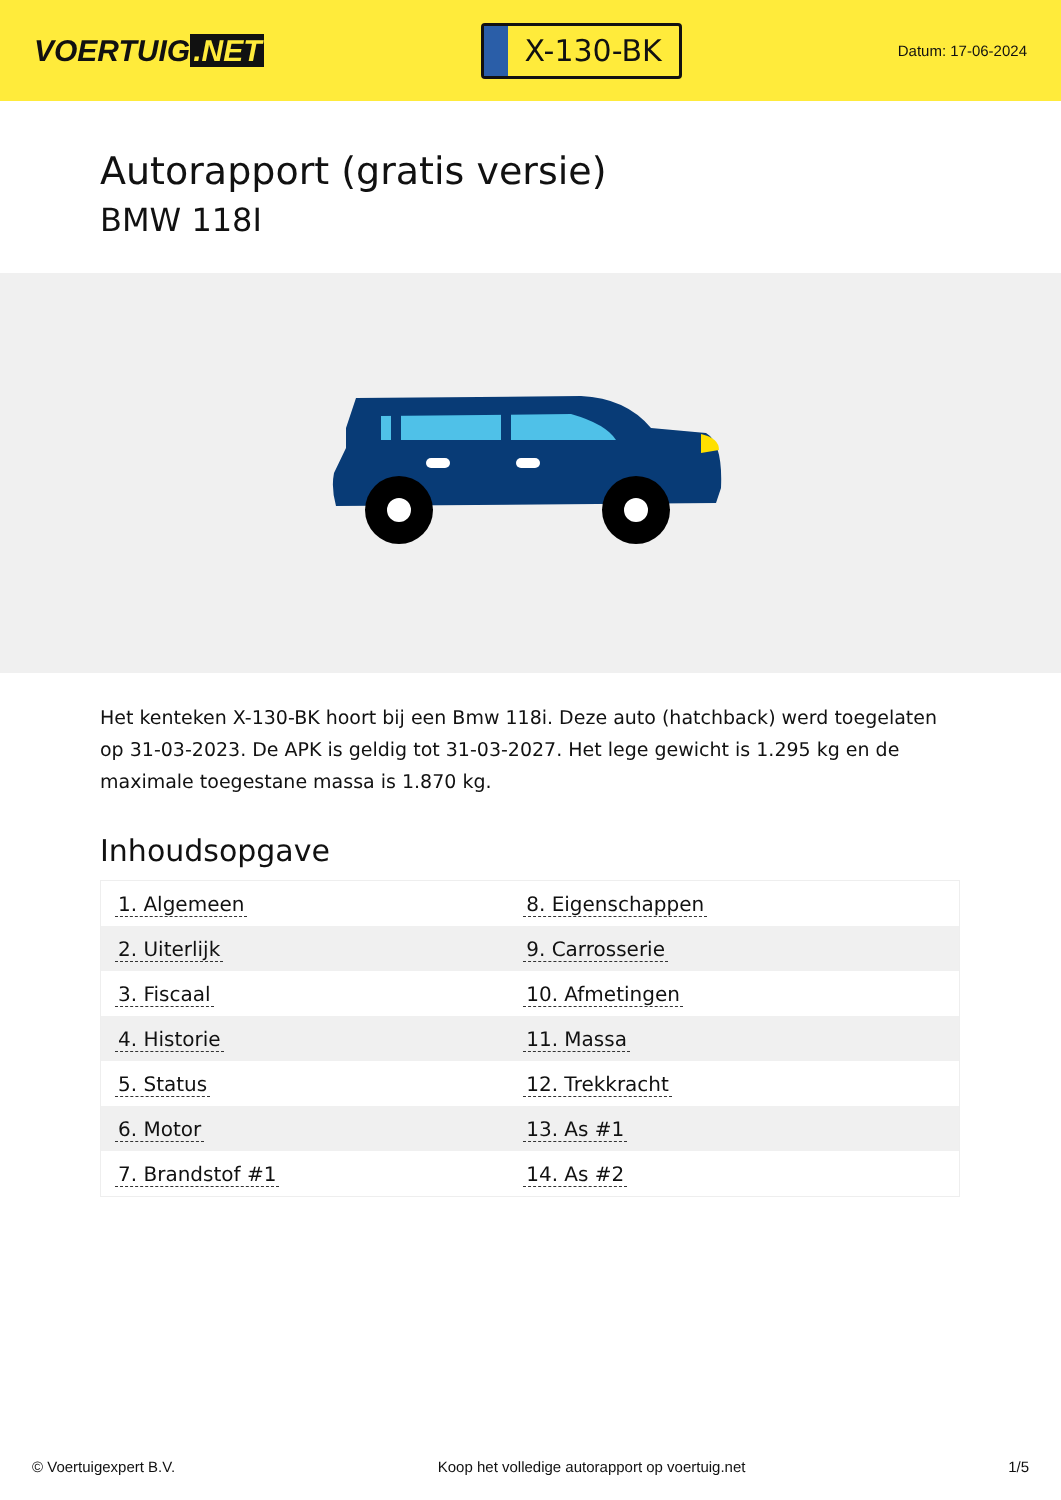VOERTUIG.NET
X-130-BK
Datum: 17-06-2024
Autorapport (gratis versie)
BMW 118I
Het kenteken X-130-BK hoort bij een Bmw 118i. Deze auto (hatchback) werd toegelaten op 31-03-2023. De APK is geldig tot 31-03-2027. Het lege gewicht is 1.295 kg en de maximale toegestane massa is 1.870 kg.
Inhoudsopgave
| 1. Algemeen | 8. Eigenschappen |
| 2. Uiterlijk | 9. Carrosserie |
| 3. Fiscaal | 10. Afmetingen |
| 4. Historie | 11. Massa |
| 5. Status | 12. Trekkracht |
| 6. Motor | 13. As #1 |
| 7. Brandstof #1 | 14. As #2 |
© Voertuigexpert B.V. Koop het volledige autorapport op voertuig.net 1/5